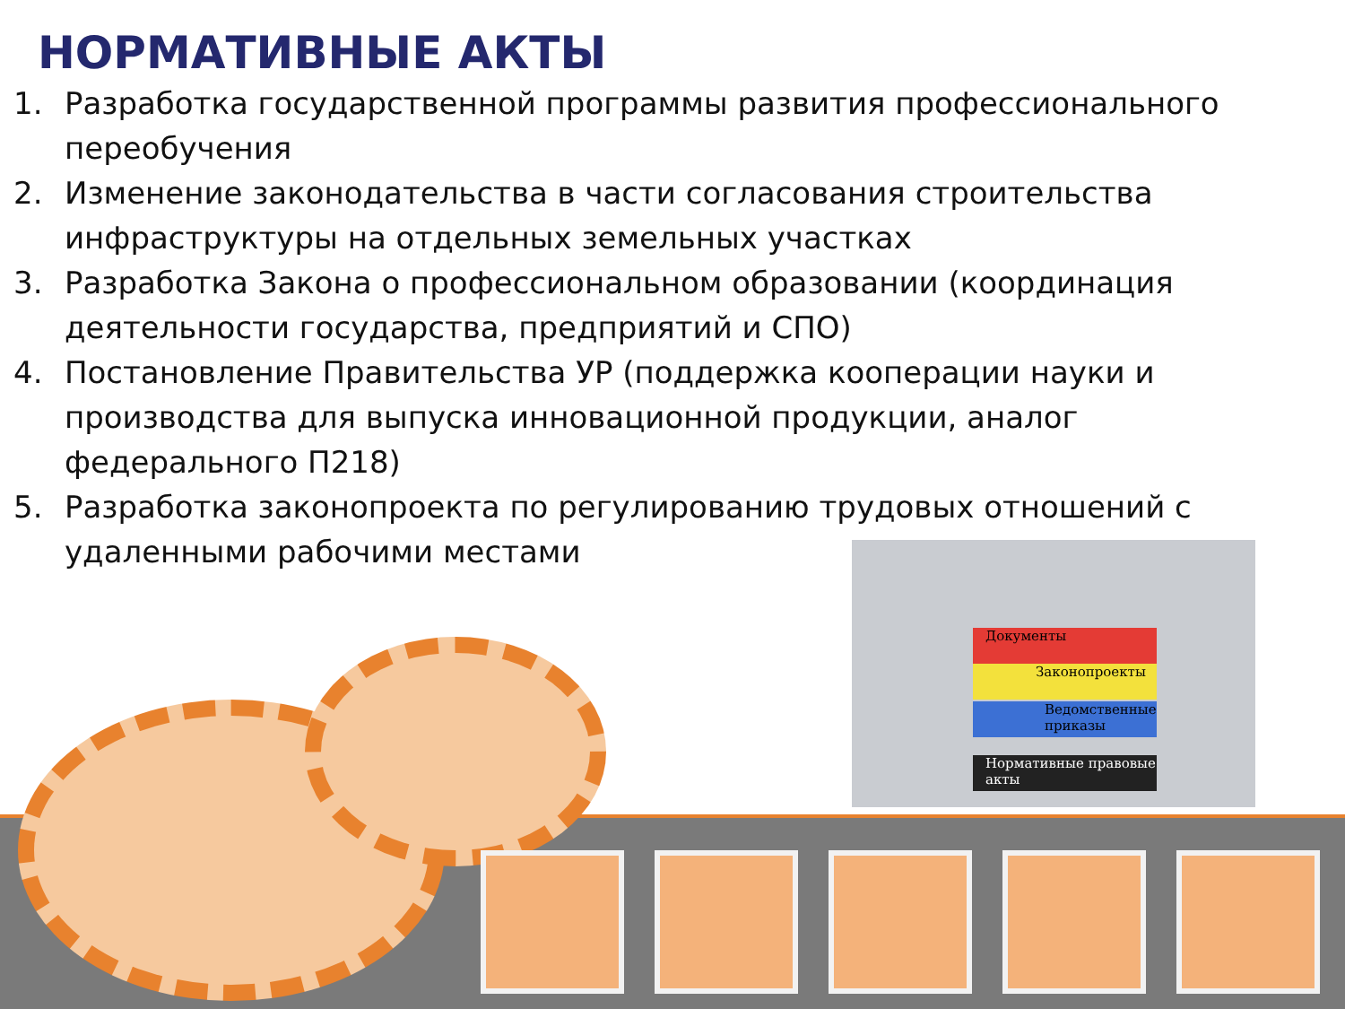Документы
Законопроекты
Ведомственные приказы
Нормативные правовые акты
НОРМАТИВНЫЕ АКТЫ
1. Разработка государственной программы развития профессионального переобучения
2. Изменение законодательства в части согласования строительства инфраструктуры на отдельных земельных участках
3. Разработка Закона о профессиональном образовании (координация деятельности государства, предприятий и СПО)
4. Постановление Правительства УР (поддержка кооперации науки и производства для выпуска инновационной продукции, аналог федерального П218)
5. Разработка законопроекта по регулированию трудовых отношений с
удаленными рабочими местами